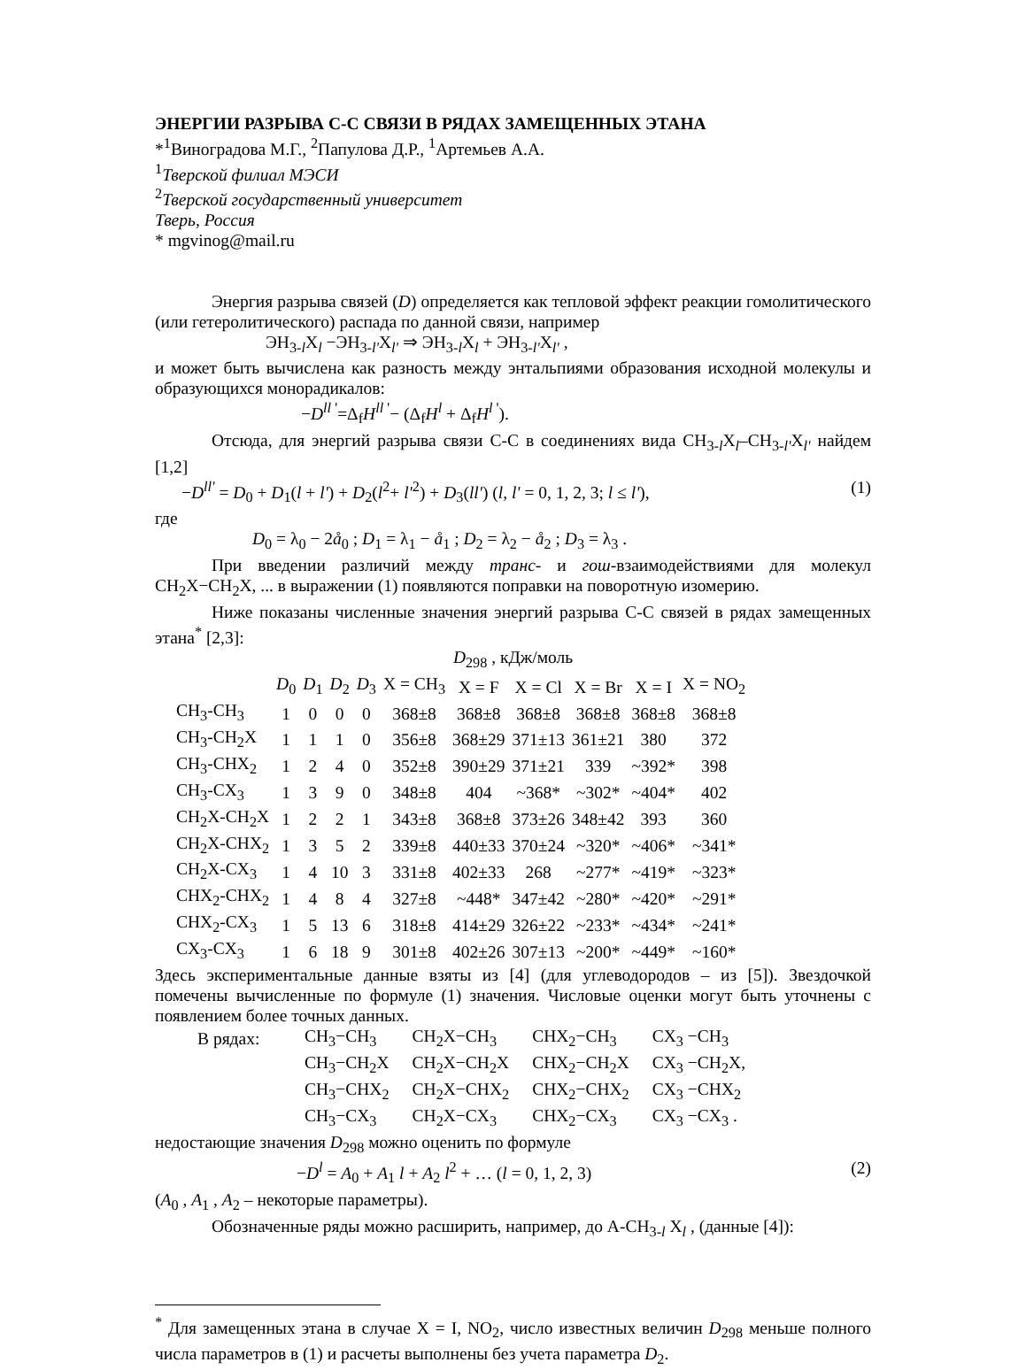ЭНЕРГИИ РАЗРЫВА С-С СВЯЗИ В РЯДАХ ЗАМЕЩЕННЫХ ЭТАНА
*<sup>1</sup>Виноградова М.Г., <sup>2</sup>Папулова Д.Р., <sup>1</sup>Артемьев А.А.
<sup>1</sup> Тверской филиал МЭСИ
<sup>2</sup> Тверской государственный университет
Тверь, Россия
* mgvinog@mail.ru
Энергия разрыва связей (D) определяется как тепловой эффект реакции гомолитического (или гетеролитического) распада по данной связи, например
ЭН<sub>3-l</sub>X<sub>l</sub> −ЭН<sub>3-l'</sub>X<sub>l'</sub> ⇒ ЭН<sub>3-l</sub>X<sub>l</sub> + ЭН<sub>3-l'</sub>X<sub>l'</sub> ,
и может быть вычислена как разность между энтальпиями образования исходной молекулы и образующихся монорадикалов:
−D<sup>ll '</sup>=Δ<sub>f</sub>H<sup>ll '</sup>− (Δ<sub>f</sub>H<sup>l</sup> + Δ<sub>f</sub>H<sup>l '</sup>).
Отсюда, для энергий разрыва связи С-С в соединениях вида CH<sub>3-l</sub>X<sub>l</sub>–CH<sub>3-l'</sub>X<sub>l'</sub> найдем [1,2]
−D<sup>ll'</sup> = D<sub>0</sub> + D<sub>1</sub>(l + l') + D<sub>2</sub>(l<sup>2</sup>+ l'<sup>2</sup>) + D<sub>3</sub>(ll') (l, l' = 0, 1, 2, 3; l ≤ l'), (1)
где
D<sub>0</sub> = λ<sub>0</sub> − 2å<sub>0</sub> ; D<sub>1</sub> = λ<sub>1</sub> − å<sub>1</sub> ; D<sub>2</sub> = λ<sub>2</sub> − å<sub>2</sub> ; D<sub>3</sub> = λ<sub>3</sub> .
При введении различий между транс- и гош-взаимодействиями для молекул CH<sub>2</sub>X−CH<sub>2</sub>X, ... в выражении (1) появляются поправки на поворотную изомерию.
Ниже показаны численные значения энергий разрыва С-С связей в рядах замещенных этана<sup>*</sup> [2,3]:
D<sub>298</sub> , кДж/моль
| | D<sub>0</sub> | D<sub>1</sub> | D<sub>2</sub> | D<sub>3</sub> | X = CH<sub>3</sub> | X = F | X = Cl | X = Br | X = I | X = NO<sub>2</sub> |
| --- | --- | --- | --- | --- | --- | --- | --- | --- | --- | --- |
| CH<sub>3</sub>-CH<sub>3</sub> | 1 | 0 | 0 | 0 | 368±8 | 368±8 | 368±8 | 368±8 | 368±8 | 368±8 |
| CH<sub>3</sub>-CH<sub>2</sub>X | 1 | 1 | 1 | 0 | 356±8 | 368±29 | 371±13 | 361±21 | 380 | 372 |
| CH<sub>3</sub>-CHX<sub>2</sub> | 1 | 2 | 4 | 0 | 352±8 | 390±29 | 371±21 | 339 | ~392* | 398 |
| CH<sub>3</sub>-CX<sub>3</sub> | 1 | 3 | 9 | 0 | 348±8 | 404 | ~368* | ~302* | ~404* | 402 |
| CH<sub>2</sub>X-CH<sub>2</sub>X | 1 | 2 | 2 | 1 | 343±8 | 368±8 | 373±26 | 348±42 | 393 | 360 |
| CH<sub>2</sub>X-CHX<sub>2</sub> | 1 | 3 | 5 | 2 | 339±8 | 440±33 | 370±24 | ~320* | ~406* | ~341* |
| CH<sub>2</sub>X-CX<sub>3</sub> | 1 | 4 | 10 | 3 | 331±8 | 402±33 | 268 | ~277* | ~419* | ~323* |
| CHX<sub>2</sub>-CHX<sub>2</sub> | 1 | 4 | 8 | 4 | 327±8 | ~448* | 347±42 | ~280* | ~420* | ~291* |
| CHX<sub>2</sub>-CX<sub>3</sub> | 1 | 5 | 13 | 6 | 318±8 | 414±29 | 326±22 | ~233* | ~434* | ~241* |
| CX<sub>3</sub>-CX<sub>3</sub> | 1 | 6 | 18 | 9 | 301±8 | 402±26 | 307±13 | ~200* | ~449* | ~160* |
Здесь экспериментальные данные взяты из [4] (для углеводородов – из [5]). Звездочкой помечены вычисленные по формуле (1) значения. Числовые оценки могут быть уточнены с появлением более точных данных.
| В рядах: | CH<sub>3</sub>−CH<sub>3</sub> | CH<sub>2</sub>X−CH<sub>3</sub> | CHX<sub>2</sub>−CH<sub>3</sub> | CX<sub>3</sub> −CH<sub>3</sub> |
| | CH<sub>3</sub>−CH<sub>2</sub>X | CH<sub>2</sub>X−CH<sub>2</sub>X | CHX<sub>2</sub>−CH<sub>2</sub>X | CX<sub>3</sub> −CH<sub>2</sub>X, |
| | CH<sub>3</sub>−CHX<sub>2</sub> | CH<sub>2</sub>X−CHX<sub>2</sub> | CHX<sub>2</sub>−CHX<sub>2</sub> | CX<sub>3</sub> −CHX<sub>2</sub> |
| | CH<sub>3</sub>−CX<sub>3</sub> | CH<sub>2</sub>X−CX<sub>3</sub> | CHX<sub>2</sub>−CX<sub>3</sub> | CX<sub>3</sub> −CX<sub>3</sub> . |
недостающие значения D<sub>298</sub> можно оценить по формуле
−D<sup>l</sup> = A<sub>0</sub> + A<sub>1</sub> l + A<sub>2</sub> l<sup>2</sup> + … (l = 0, 1, 2, 3) (2)
(A<sub>0</sub> , A<sub>1</sub> , A<sub>2</sub> – некоторые параметры).
Обозначенные ряды можно расширить, например, до А-CH<sub>3-l</sub> X<sub>l</sub> , (данные [4]):
<sup>*</sup> Для замещенных этана в случае X = I, NO<sub>2</sub>, число известных величин D<sub>298</sub> меньше полного числа параметров в (1) и расчеты выполнены без учета параметра D<sub>2</sub>.